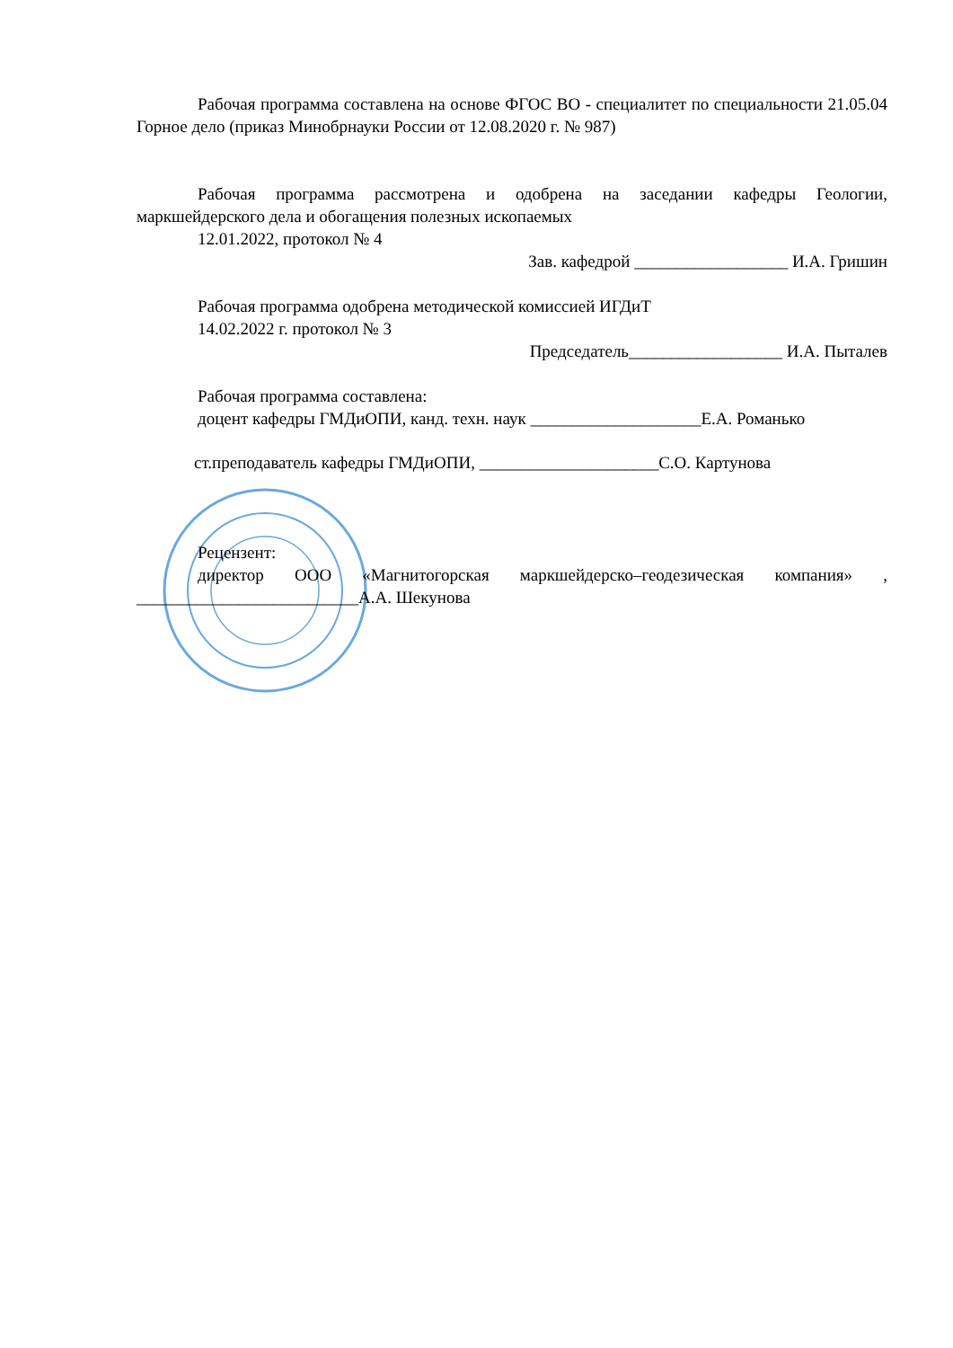Рабочая программа составлена на основе ФГОС ВО - специалитет по специальности 21.05.04 Горное дело (приказ Минобрнауки России от 12.08.2020 г. № 987)
Рабочая программа рассмотрена и одобрена на заседании кафедры Геологии, маркшейдерского дела и обогащения полезных ископаемых
12.01.2022, протокол № 4
Зав. кафедрой __________________ И.А. Гришин
Рабочая программа одобрена методической комиссией ИГДиТ
14.02.2022 г. протокол № 3
Председатель__________________ И.А. Пыталев
Рабочая программа составлена:
доцент кафедры ГМДиОПИ, канд. техн. наук ____________________Е.А. Романько
ст.преподаватель кафедры ГМДиОПИ, _____________________С.О. Картунова
Рецензент:
директор ООО «Магнитогорская маркшейдерско–геодезическая компания» , __________________________А.А. Шекунова